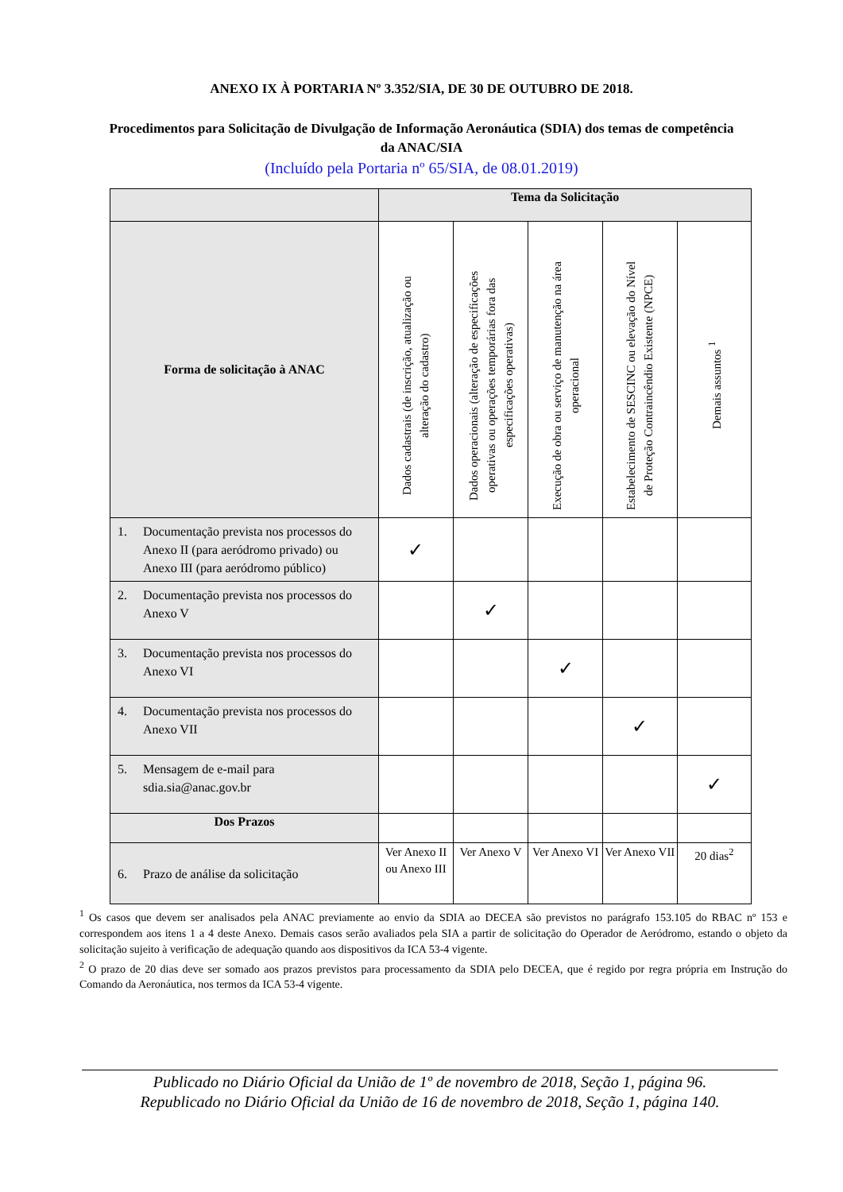ANEXO IX À PORTARIA Nº 3.352/SIA, DE 30 DE OUTUBRO DE 2018.
Procedimentos para Solicitação de Divulgação de Informação Aeronáutica (SDIA) dos temas de competência da ANAC/SIA
(Incluído pela Portaria nº 65/SIA, de 08.01.2019)
| | Tema da Solicitação | | | | |
| --- | --- | --- | --- | --- | --- |
| Forma de solicitação à ANAC | Dados cadastrais (de inscrição, atualização ou alteração do cadastro) | Dados operacionais (alteração de especificações operativas ou operações temporárias fora das especificações operativas) | Execução de obra ou serviço de manutenção na área operacional | Estabelecimento de SESCINC ou elevação do Nível de Proteção Contraincêndio Existente (NPCE) | Demais assuntos <sup>1</sup> |
| 1. Documentação prevista nos processos do Anexo II (para aeródromo privado) ou Anexo III (para aeródromo público) | ✓ | | | | |
| 2. Documentação prevista nos processos do Anexo V | | ✓ | | | |
| 3. Documentação prevista nos processos do Anexo VI | | | ✓ | | |
| 4. Documentação prevista nos processos do Anexo VII | | | | ✓ | |
| 5. Mensagem de e-mail para sdia.sia@anac.gov.br | | | | | ✓ |
| Dos Prazos | | | | | |
| 6. Prazo de análise da solicitação | Ver Anexo II ou Anexo III | Ver Anexo V | Ver Anexo VI | Ver Anexo VII | 20 dias<sup>2</sup> |
<sup>1</sup> Os casos que devem ser analisados pela ANAC previamente ao envio da SDIA ao DECEA são previstos no parágrafo 153.105 do RBAC nº 153 e correspondem aos itens 1 a 4 deste Anexo. Demais casos serão avaliados pela SIA a partir de solicitação do Operador de Aeródromo, estando o objeto da solicitação sujeito à verificação de adequação quando aos dispositivos da ICA 53-4 vigente.
<sup>2</sup> O prazo de 20 dias deve ser somado aos prazos previstos para processamento da SDIA pelo DECEA, que é regido por regra própria em Instrução do Comando da Aeronáutica, nos termos da ICA 53-4 vigente.
Publicado no Diário Oficial da União de 1º de novembro de 2018, Seção 1, página 96.
Republicado no Diário Oficial da União de 16 de novembro de 2018, Seção 1, página 140.